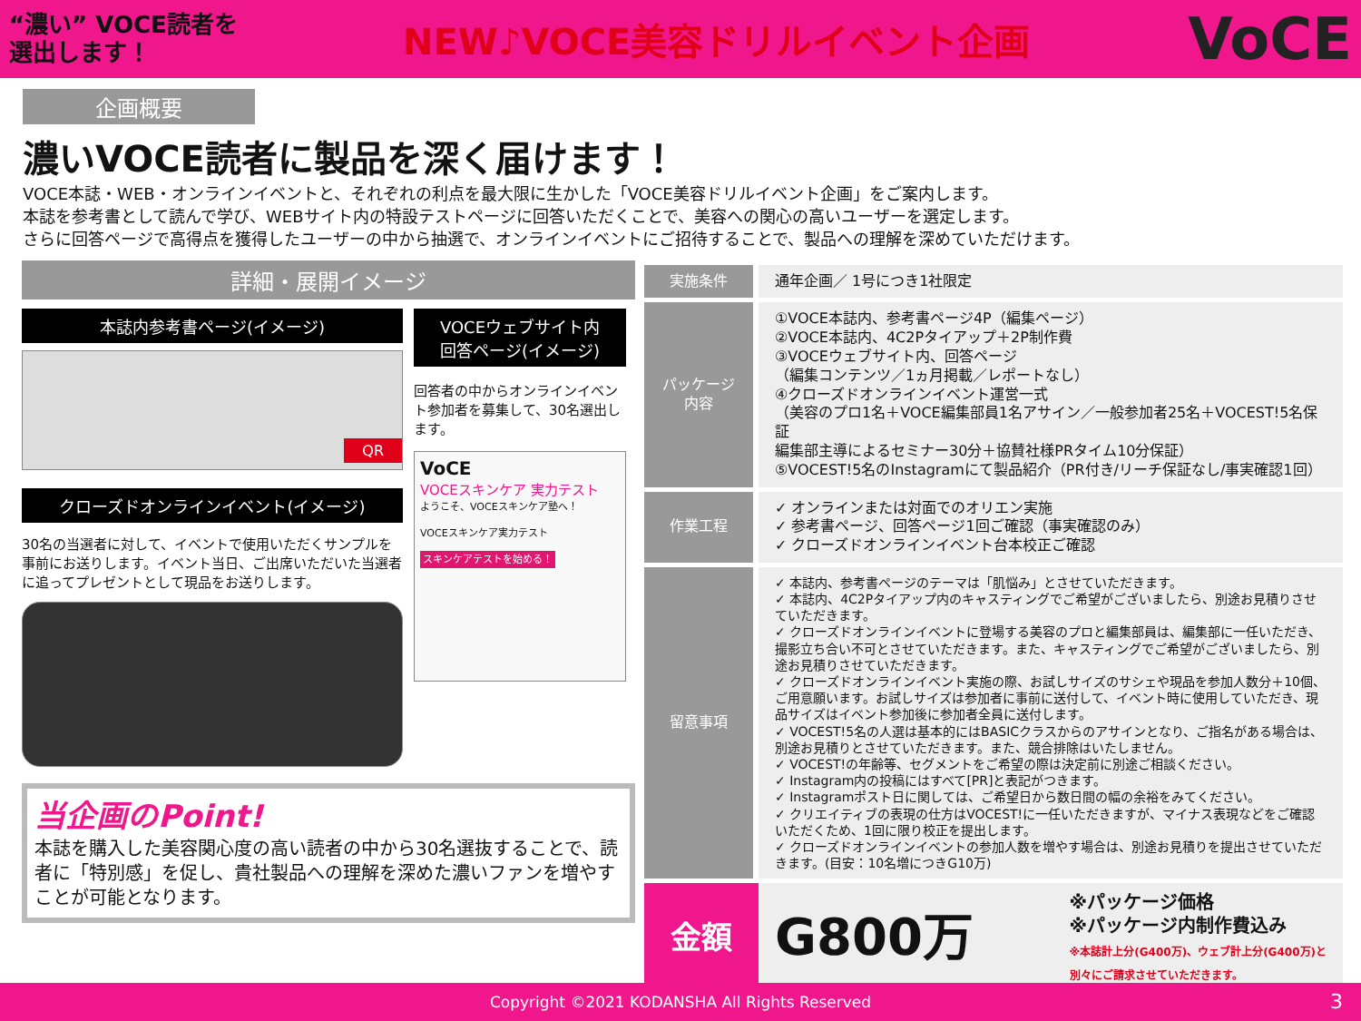“濃い” VOCE読者を
選出します！
NEW♪VOCE美容ドリルイベント企画
VoCE
企画概要
濃いVOCE読者に製品を深く届けます！
VOCE本誌・WEB・オンラインイベントと、それぞれの利点を最大限に生かした「VOCE美容ドリルイベント企画」をご案内します。
本誌を参考書として読んで学び、WEBサイト内の特設テストページに回答いただくことで、美容への関心の高いユーザーを選定します。
さらに回答ページで高得点を獲得したユーザーの中から抽選で、オンラインイベントにご招待することで、製品への理解を深めていただけます。
詳細・展開イメージ
本誌内参考書ページ(イメージ)
QR
クローズドオンラインイベント(イメージ)
30名の当選者に対して、イベントで使用いただくサンプルを事前にお送りします。イベント当日、ご出席いただいた当選者に追ってプレゼントとして現品をお送りします。
VOCEウェブサイト内
回答ページ(イメージ)
回答者の中からオンラインイベント参加者を募集して、30名選出します。
VoCE
VOCEスキンケア 実力テスト
ようこそ、VOCEスキンケア塾へ！
VOCEスキンケア実力テスト
スキンケアテストを始める！
当企画のPoint!
本誌を購入した美容関心度の高い読者の中から30名選抜することで、読者に「特別感」を促し、貴社製品への理解を深めた濃いファンを増やすことが可能となります。
| 実施条件 | 通年企画／ 1号につき1社限定 |
| パッケージ内容 | ①VOCE本誌内、参考書ページ4P（編集ページ） ②VOCE本誌内、4C2Pタイアップ＋2P制作費 ③VOCEウェブサイト内、回答ページ （編集コンテンツ／1ヵ月掲載／レポートなし） ④クローズドオンラインイベント運営一式 （美容のプロ1名＋VOCE編集部員1名アサイン／一般参加者25名＋VOCEST!5名保証 編集部主導によるセミナー30分＋協賛社様PRタイム10分保証） ⑤VOCEST!5名のInstagramにて製品紹介（PR付き/リーチ保証なし/事実確認1回） |
| 作業工程 | ✓ オンラインまたは対面でのオリエン実施 ✓ 参考書ページ、回答ページ1回ご確認（事実確認のみ） ✓ クローズドオンラインイベント台本校正ご確認 |
| 留意事項 | ✓ 本誌内、参考書ページのテーマは「肌悩み」とさせていただきます。 ✓ 本誌内、4C2Pタイアップ内のキャスティングでご希望がございましたら、別途お見積りさせていただきます。 ✓ クローズドオンラインイベントに登場する美容のプロと編集部員は、編集部に一任いただき、撮影立ち合い不可とさせていただきます。また、キャスティングでご希望がございましたら、別途お見積りさせていただきます。 ✓ クローズドオンラインイベント実施の際、お試しサイズのサシェや現品を参加人数分＋10個、ご用意願います。お試しサイズは参加者に事前に送付して、イベント時に使用していただき、現品サイズはイベント参加後に参加者全員に送付します。 ✓ VOCEST!5名の人選は基本的にはBASICクラスからのアサインとなり、ご指名がある場合は、別途お見積りとさせていただきます。また、競合排除はいたしません。 ✓ VOCEST!の年齢等、セグメントをご希望の際は決定前に別途ご相談ください。 ✓ Instagram内の投稿にはすべて[PR]と表記がつきます。 ✓ Instagramポスト日に関しては、ご希望日から数日間の幅の余裕をみてください。 ✓ クリエイティブの表現の仕方はVOCEST!に一任いただきますが、マイナス表現などをご確認いただくため、1回に限り校正を提出します。 ✓ クローズドオンラインイベントの参加人数を増やす場合は、別途お見積りを提出させていただきます。(目安：10名増につきG10万) |
| 金額 | G800万 ※パッケージ価格 ※パッケージ内制作費込み ※本誌計上分(G400万)、ウェブ計上分(G400万)と 別々にご請求させていただきます。 |
Copyright ©2021 KODANSHA All Rights Reserved 3